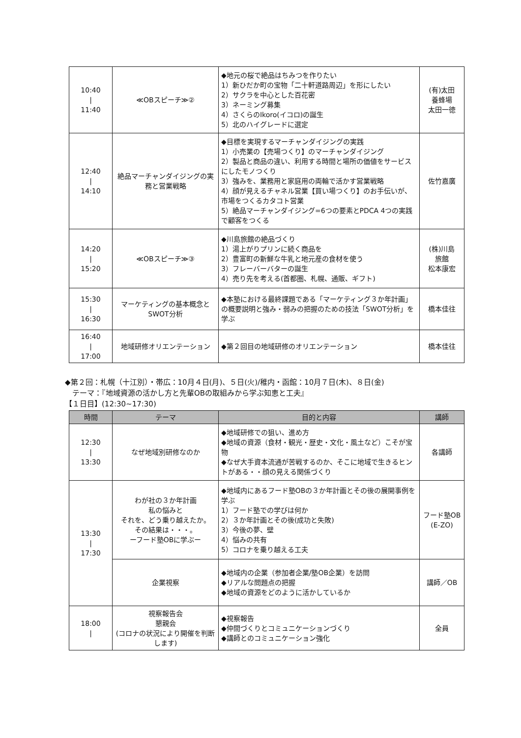| 10:40 / 11:40 | ≪OBスピーチ≫② | ◆地元の桜で絶品はちみつを作りたい 1）新ひだか町の宝物「二十軒道路周辺」を形にしたい 2）サクラを中心とした百花密 3）ネーミング募集 4）さくらのIkoro(イコロ)の誕生 5）北のハイグレードに選定 | (有)太田 養蜂場 太田一徳 |
| 12:40 / 14:10 | 絶品マーチャンダイジングの実務と営業戦略 | ◆目標を実現するマーチャンダイジングの実践 1）小売業の【売場つくり】のマーチャンダイジング 2）製品と商品の違い、利用する時間と場所の価値をサービスにしたモノつくり 3）強みを、業務用と家庭用の両輪で活かす営業戦略 4）顔が見えるチャネル営業【買い場つくり】のお手伝いが、市場をつくるカタコト営業 5）絶品マーチャンダイジング=6つの要素とPDCA 4つの実践で顧客をつくる | 佐竹嘉廣 |
| 14:20 / 15:20 | ≪OBスピーチ≫③ | ◆川島旅館の絶品づくり 1）湯上がりプリンに続く商品を 2）豊富町の新鮮な牛乳と地元産の食材を使う 3）フレーバーバターの誕生 4）売り先を考える(首都圏、札幌、通販、ギフト) | (株)川島 旅館 松本康宏 |
| 15:30 / 16:30 | マーケティングの基本概念とSWOT分析 | ◆本塾における最終課題である「マーケティング３か年計画」の概要説明と強み・弱みの把握のための技法「SWOT分析」を学ぶ | 橋本佳往 |
| 16:40 / 17:00 | 地域研修オリエンテーション | ◆第２回目の地域研修のオリエンテーション | 橋本佳往 |
◆第２回：札幌（十江別）・帯広：10月４日(月)、５日(火)/稚内・函館：10月７日(木)、８日(金)
　テーマ：『地域資源の活かし方と先輩OBの取組みから学ぶ知恵と工夫』
【１日目】(12:30~17:30)
| 時間 | テーマ | 目的と内容 | 講師 |
| --- | --- | --- | --- |
| 12:30 / 13:30 | なぜ地域別研修なのか | ◆地域研修での狙い、進め方 ◆地域の資源（食材・観光・歴史・文化・風土など）こそが宝物 ◆なぜ大手資本流通が苦戦するのか、そこに地域で生きるヒントがある・・顔の見える関係づくり | 各講師 |
| 13:30 / 17:30 | わが社の３か年計画 私の悩みと それを、どう乗り越えたか。 その結果は・・・。 ーフード塾OBに学ぶー | ◆地域内にあるフード塾OBの３か年計画とその後の展開事例を学ぶ 1）フード塾での学びは何か 2）３か年計画とその後(成功と失敗) 3）今後の夢、壁 4）悩みの共有 5）コロナを乗り越える工夫 | フード塾OB (E-ZO) |
| | 企業視察 | ◆地域内の企業（参加者企業/塾OB企業）を訪問 ◆リアルな問題点の把握 ◆地域の資源をどのように活かしているか | 講師／OB |
| 18:00 / | 視察報告会 懇親会 (コロナの状況により開催を判断します) | ◆視察報告 ◆仲間づくりとコミュニケーションづくり ◆講師とのコミュニケーション強化 | 全員 |